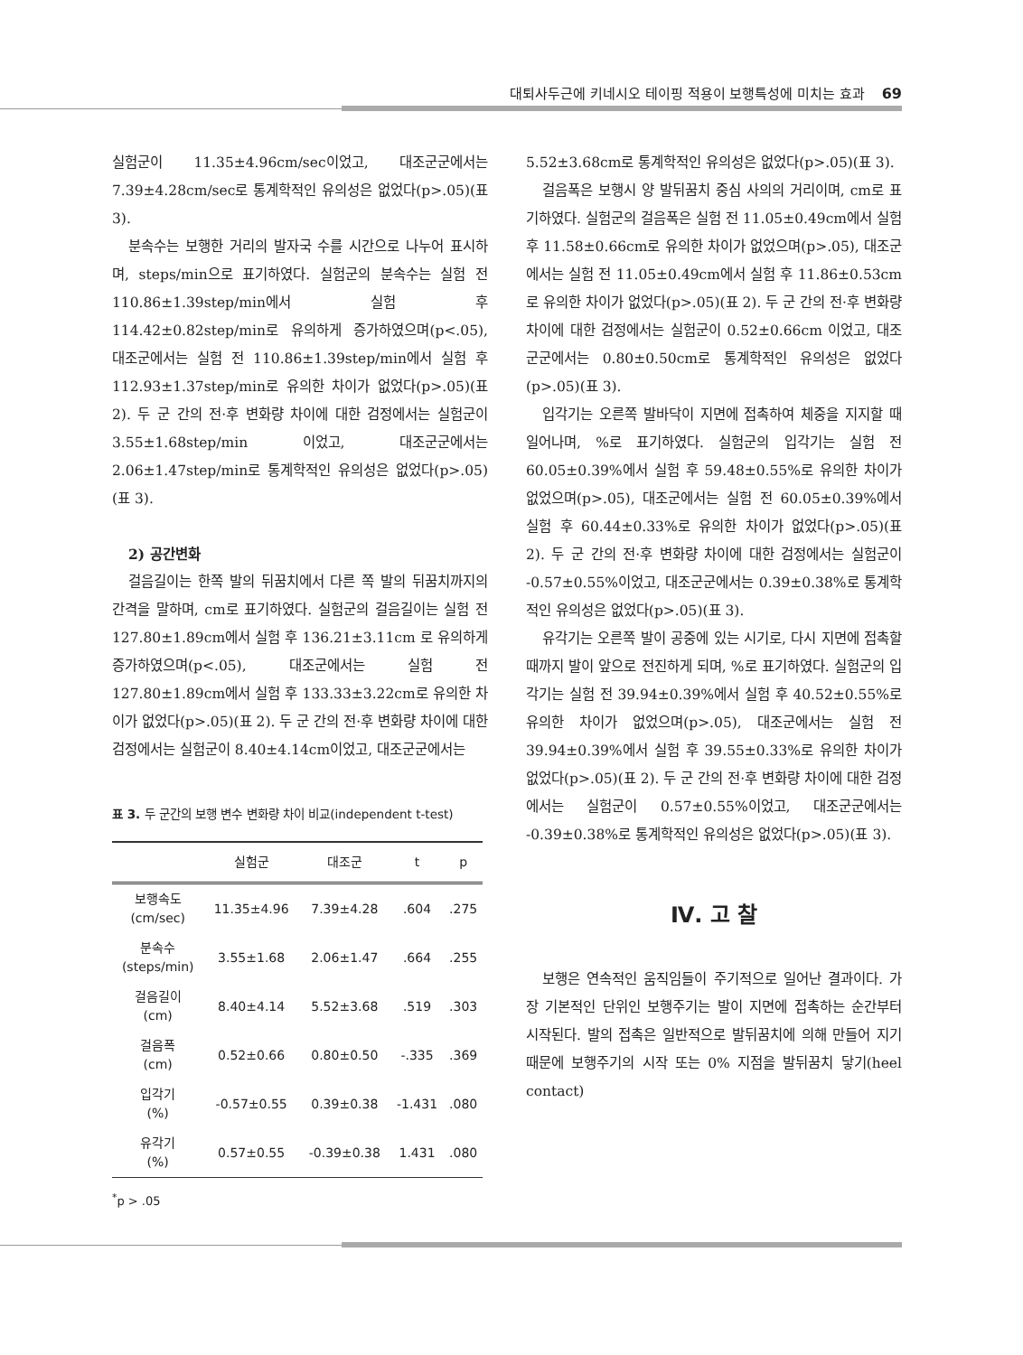대퇴사두근에 키네시오 테이핑 적용이 보행특성에 미치는 효과 69
실험군이 11.35±4.96cm/sec이었고, 대조군군에서는 7.39±4.28cm/sec로 통계학적인 유의성은 없었다(p>.05)(표 3).
분속수는 보행한 거리의 발자국 수를 시간으로 나누어 표시하며, steps/min으로 표기하였다. 실험군의 분속수는 실험 전 110.86±1.39step/min에서 실험 후 114.42±0.82step/min로 유의하게 증가하였으며(p<.05), 대조군에서는 실험 전 110.86±1.39step/min에서 실험 후 112.93±1.37step/min로 유의한 차이가 없었다(p>.05)(표 2). 두 군 간의 전·후 변화량 차이에 대한 검정에서는 실험군이 3.55±1.68step/min 이었고, 대조군군에서는 2.06±1.47step/min로 통계학적인 유의성은 없었다(p>.05)(표 3).
2) 공간변화
걸음길이는 한쪽 발의 뒤꿈치에서 다른 쪽 발의 뒤꿈치까지의 간격을 말하며, cm로 표기하였다. 실험군의 걸음길이는 실험 전 127.80±1.89cm에서 실험 후 136.21±3.11cm 로 유의하게 증가하였으며(p<.05), 대조군에서는 실험 전 127.80±1.89cm에서 실험 후 133.33±3.22cm로 유의한 차이가 없었다(p>.05)(표 2). 두 군 간의 전·후 변화량 차이에 대한 검정에서는 실험군이 8.40±4.14cm이었고, 대조군군에서는
표 3. 두 군간의 보행 변수 변화량 차이 비교(independent t-test)
| | 실험군 | 대조군 | t | p |
| --- | --- | --- | --- | --- |
| 보행속도 (cm/sec) | 11.35±4.96 | 7.39±4.28 | .604 | .275 |
| 분속수 (steps/min) | 3.55±1.68 | 2.06±1.47 | .664 | .255 |
| 걸음길이 (cm) | 8.40±4.14 | 5.52±3.68 | .519 | .303 |
| 걸음폭 (cm) | 0.52±0.66 | 0.80±0.50 | -.335 | .369 |
| 입각기 (%) | -0.57±0.55 | 0.39±0.38 | -1.431 | .080 |
| 유각기 (%) | 0.57±0.55 | -0.39±0.38 | 1.431 | .080 |
<sup>*</sup> p > .05
5.52±3.68cm로 통계학적인 유의성은 없었다(p>.05)(표 3).
걸음폭은 보행시 양 발뒤꿈치 중심 사의의 거리이며, cm로 표기하였다. 실험군의 걸음폭은 실험 전 11.05±0.49cm에서 실험 후 11.58±0.66cm로 유의한 차이가 없었으며(p>.05), 대조군에서는 실험 전 11.05±0.49cm에서 실험 후 11.86±0.53cm로 유의한 차이가 없었다(p>.05)(표 2). 두 군 간의 전·후 변화량 차이에 대한 검정에서는 실험군이 0.52±0.66cm 이었고, 대조군군에서는 0.80±0.50cm로 통계학적인 유의성은 없었다(p>.05)(표 3).
입각기는 오른쪽 발바닥이 지면에 접촉하여 체중을 지지할 때 일어나며, %로 표기하였다. 실험군의 입각기는 실험 전 60.05±0.39%에서 실험 후 59.48±0.55%로 유의한 차이가 없었으며(p>.05), 대조군에서는 실험 전 60.05±0.39%에서 실험 후 60.44±0.33%로 유의한 차이가 없었다(p>.05)(표 2). 두 군 간의 전·후 변화량 차이에 대한 검정에서는 실험군이 -0.57±0.55%이었고, 대조군군에서는 0.39±0.38%로 통계학적인 유의성은 없었다(p>.05)(표 3).
유각기는 오른쪽 발이 공중에 있는 시기로, 다시 지면에 접촉할 때까지 발이 앞으로 전진하게 되며, %로 표기하였다. 실험군의 입각기는 실험 전 39.94±0.39%에서 실험 후 40.52±0.55%로 유의한 차이가 없었으며(p>.05), 대조군에서는 실험 전 39.94±0.39%에서 실험 후 39.55±0.33%로 유의한 차이가 없었다(p>.05)(표 2). 두 군 간의 전·후 변화량 차이에 대한 검정에서는 실험군이 0.57±0.55%이었고, 대조군군에서는 -0.39±0.38%로 통계학적인 유의성은 없었다(p>.05)(표 3).
Ⅳ. 고 찰
보행은 연속적인 움직임들이 주기적으로 일어난 결과이다. 가장 기본적인 단위인 보행주기는 발이 지면에 접촉하는 순간부터 시작된다. 발의 접촉은 일반적으로 발뒤꿈치에 의해 만들어 지기 때문에 보행주기의 시작 또는 0% 지점을 발뒤꿈치 닿기(heel contact)